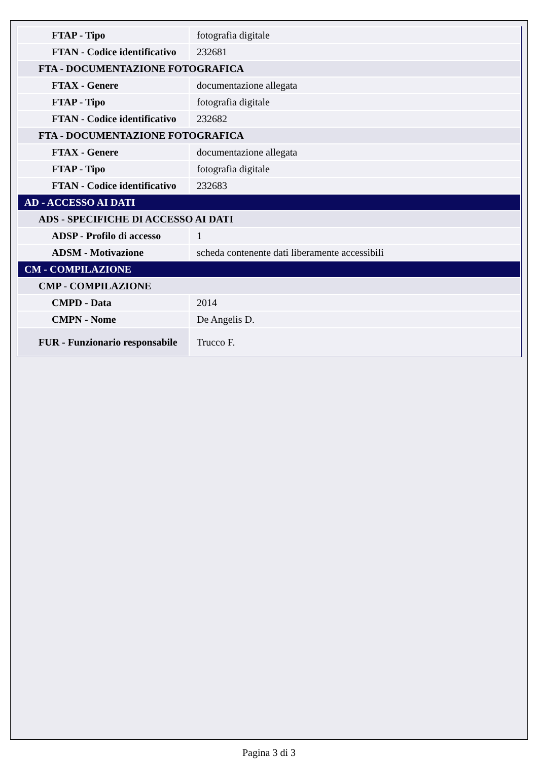| FTAP - Tipo | fotografia digitale |
| FTAN - Codice identificativo | 232681 |
| FTA - DOCUMENTAZIONE FOTOGRAFICA | |
| FTAX - Genere | documentazione allegata |
| FTAP - Tipo | fotografia digitale |
| FTAN - Codice identificativo | 232682 |
| FTA - DOCUMENTAZIONE FOTOGRAFICA | |
| FTAX - Genere | documentazione allegata |
| FTAP - Tipo | fotografia digitale |
| FTAN - Codice identificativo | 232683 |
| AD - ACCESSO AI DATI | |
| ADS - SPECIFICHE DI ACCESSO AI DATI | |
| ADSP - Profilo di accesso | 1 |
| ADSM - Motivazione | scheda contenente dati liberamente accessibili |
| CM - COMPILAZIONE | |
| CMP - COMPILAZIONE | |
| CMPD - Data | 2014 |
| CMPN - Nome | De Angelis D. |
| FUR - Funzionario responsabile | Trucco F. |
Pagina 3 di 3